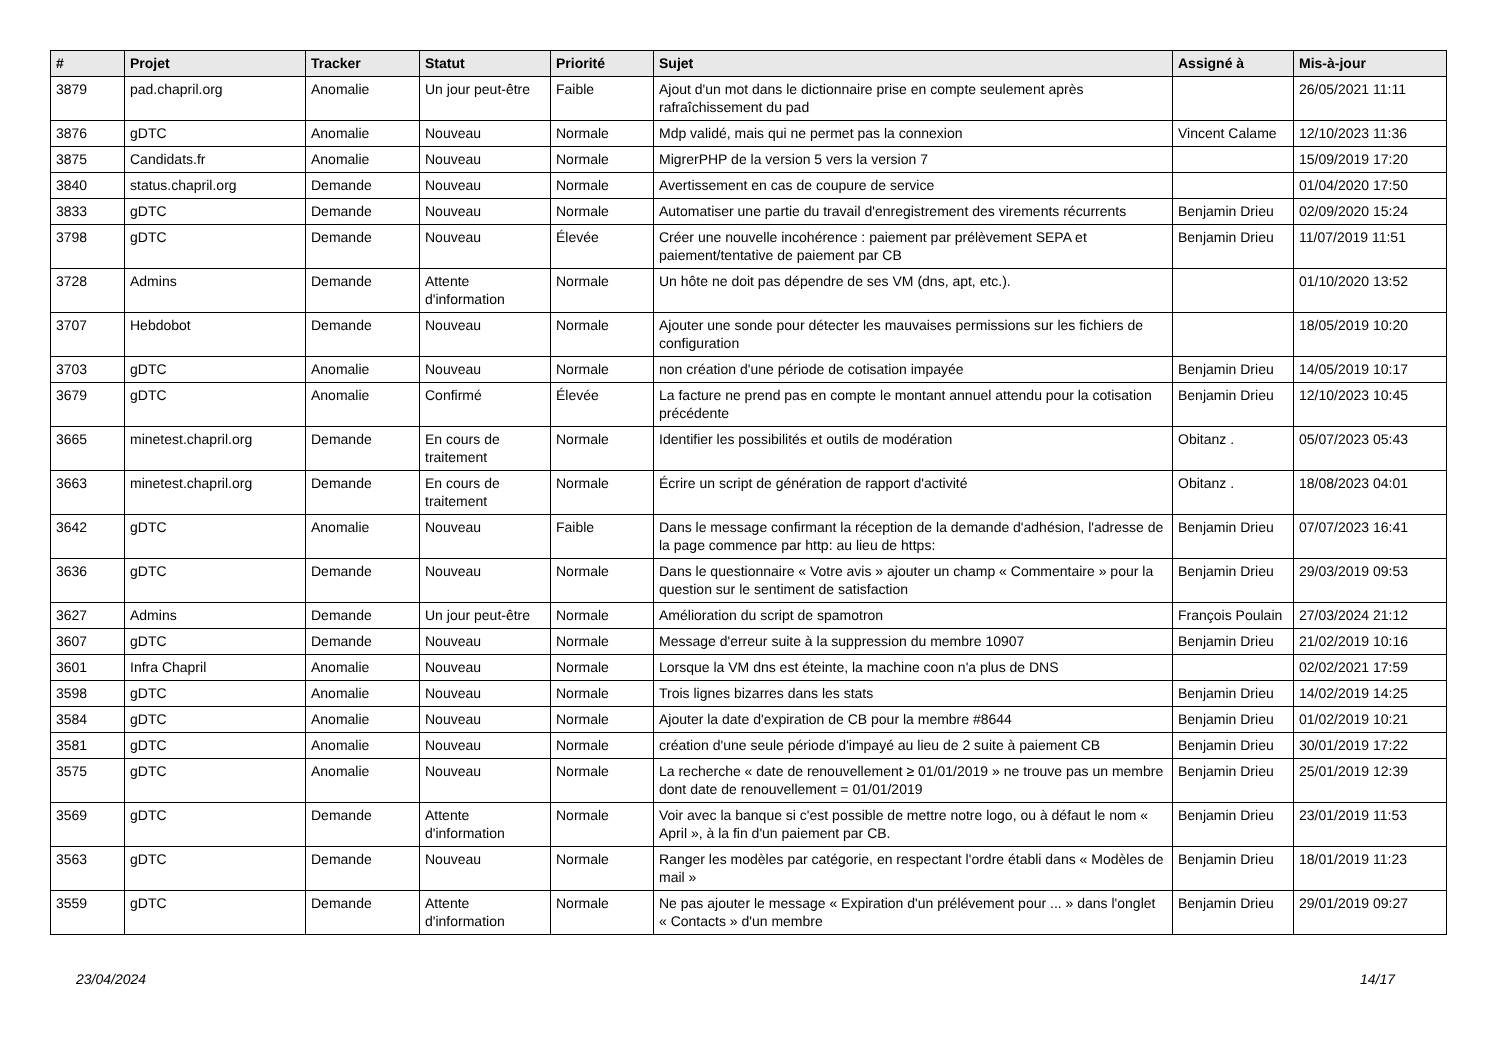| # | Projet | Tracker | Statut | Priorité | Sujet | Assigné à | Mis-à-jour |
| --- | --- | --- | --- | --- | --- | --- | --- |
| 3879 | pad.chapril.org | Anomalie | Un jour peut-être | Faible | Ajout d'un mot dans le dictionnaire prise en compte seulement après rafraîchissement du pad | | 26/05/2021 11:11 |
| 3876 | gDTC | Anomalie | Nouveau | Normale | Mdp validé, mais qui ne permet pas la connexion | Vincent Calame | 12/10/2023 11:36 |
| 3875 | Candidats.fr | Anomalie | Nouveau | Normale | MigrerPHP de la version 5 vers la version 7 | | 15/09/2019 17:20 |
| 3840 | status.chapril.org | Demande | Nouveau | Normale | Avertissement en cas de coupure de service | | 01/04/2020 17:50 |
| 3833 | gDTC | Demande | Nouveau | Normale | Automatiser une partie du travail d'enregistrement des virements récurrents | Benjamin Drieu | 02/09/2020 15:24 |
| 3798 | gDTC | Demande | Nouveau | Élevée | Créer une nouvelle incohérence : paiement par prélèvement SEPA et paiement/tentative de paiement par CB | Benjamin Drieu | 11/07/2019 11:51 |
| 3728 | Admins | Demande | Attente d'information | Normale | Un hôte ne doit pas dépendre de ses VM (dns, apt, etc.). | | 01/10/2020 13:52 |
| 3707 | Hebdobot | Demande | Nouveau | Normale | Ajouter une sonde pour détecter les mauvaises permissions sur les fichiers de configuration | | 18/05/2019 10:20 |
| 3703 | gDTC | Anomalie | Nouveau | Normale | non création d'une période de cotisation impayée | Benjamin Drieu | 14/05/2019 10:17 |
| 3679 | gDTC | Anomalie | Confirmé | Élevée | La facture ne prend pas en compte le montant annuel attendu pour la cotisation précédente | Benjamin Drieu | 12/10/2023 10:45 |
| 3665 | minetest.chapril.org | Demande | En cours de traitement | Normale | Identifier les possibilités et outils de modération | Obitanz . | 05/07/2023 05:43 |
| 3663 | minetest.chapril.org | Demande | En cours de traitement | Normale | Écrire un script de génération de rapport d'activité | Obitanz . | 18/08/2023 04:01 |
| 3642 | gDTC | Anomalie | Nouveau | Faible | Dans le message confirmant la réception de la demande d'adhésion, l'adresse de la page commence par http: au lieu de https: | Benjamin Drieu | 07/07/2023 16:41 |
| 3636 | gDTC | Demande | Nouveau | Normale | Dans le questionnaire « Votre avis » ajouter un champ « Commentaire » pour la question sur le sentiment de satisfaction | Benjamin Drieu | 29/03/2019 09:53 |
| 3627 | Admins | Demande | Un jour peut-être | Normale | Amélioration du script de spamotron | François Poulain | 27/03/2024 21:12 |
| 3607 | gDTC | Demande | Nouveau | Normale | Message d'erreur suite à la suppression du membre 10907 | Benjamin Drieu | 21/02/2019 10:16 |
| 3601 | Infra Chapril | Anomalie | Nouveau | Normale | Lorsque la VM dns est éteinte, la machine coon n'a plus de DNS | | 02/02/2021 17:59 |
| 3598 | gDTC | Anomalie | Nouveau | Normale | Trois lignes bizarres dans les stats | Benjamin Drieu | 14/02/2019 14:25 |
| 3584 | gDTC | Anomalie | Nouveau | Normale | Ajouter la date d'expiration de CB pour la membre #8644 | Benjamin Drieu | 01/02/2019 10:21 |
| 3581 | gDTC | Anomalie | Nouveau | Normale | création d'une seule période d'impayé au lieu de 2 suite à paiement CB | Benjamin Drieu | 30/01/2019 17:22 |
| 3575 | gDTC | Anomalie | Nouveau | Normale | La recherche « date de renouvellement ≥ 01/01/2019 » ne trouve pas un membre dont date de renouvellement = 01/01/2019 | Benjamin Drieu | 25/01/2019 12:39 |
| 3569 | gDTC | Demande | Attente d'information | Normale | Voir avec la banque si c'est possible de mettre notre logo, ou à défaut le nom « April », à la fin d'un paiement par CB. | Benjamin Drieu | 23/01/2019 11:53 |
| 3563 | gDTC | Demande | Nouveau | Normale | Ranger les modèles par catégorie, en respectant l'ordre établi dans « Modèles de mail » | Benjamin Drieu | 18/01/2019 11:23 |
| 3559 | gDTC | Demande | Attente d'information | Normale | Ne pas ajouter le message « Expiration d'un prélévement pour ... » dans l'onglet « Contacts » d'un membre | Benjamin Drieu | 29/01/2019 09:27 |
23/04/2024 14/17